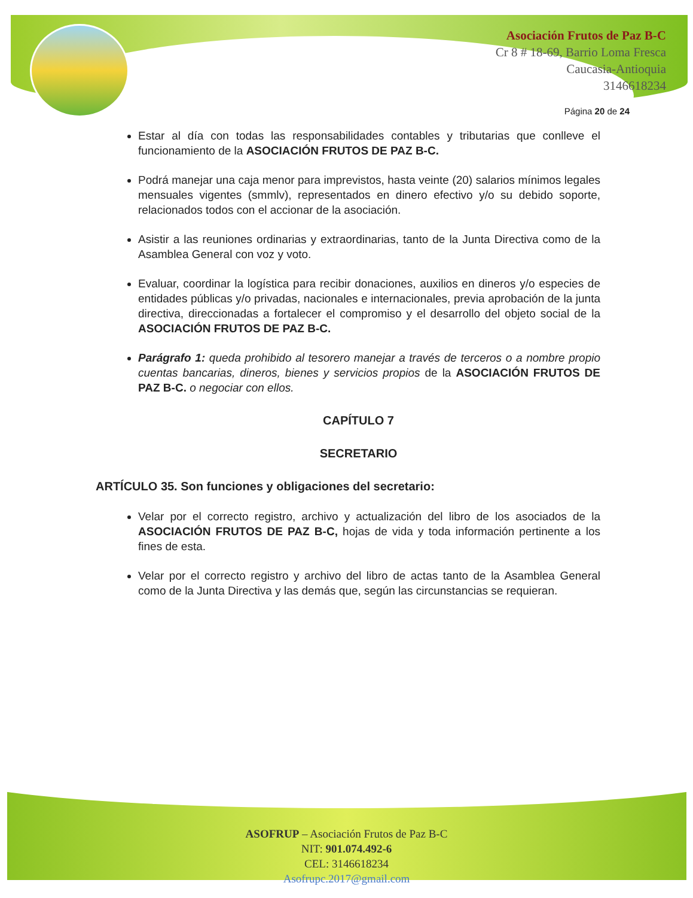Asociación Frutos de Paz B-C
Cr 8 # 18-69, Barrio Loma Fresca
Caucasia-Antioquia
3146618234
Página 20 de 24
Estar al día con todas las responsabilidades contables y tributarias que conlleve el funcionamiento de la ASOCIACIÓN FRUTOS DE PAZ B-C.
Podrá manejar una caja menor para imprevistos, hasta veinte (20) salarios mínimos legales mensuales vigentes (smmlv), representados en dinero efectivo y/o su debido soporte, relacionados todos con el accionar de la asociación.
Asistir a las reuniones ordinarias y extraordinarias, tanto de la Junta Directiva como de la Asamblea General con voz y voto.
Evaluar, coordinar la logística para recibir donaciones, auxilios en dineros y/o especies de entidades públicas y/o privadas, nacionales e internacionales, previa aprobación de la junta directiva, direccionadas a fortalecer el compromiso y el desarrollo del objeto social de la ASOCIACIÓN FRUTOS DE PAZ B-C.
Parágrafo 1: queda prohibido al tesorero manejar a través de terceros o a nombre propio cuentas bancarias, dineros, bienes y servicios propios de la ASOCIACIÓN FRUTOS DE PAZ B-C. o negociar con ellos.
CAPÍTULO 7
SECRETARIO
ARTÍCULO 35. Son funciones y obligaciones del secretario:
Velar por el correcto registro, archivo y actualización del libro de los asociados de la ASOCIACIÓN FRUTOS DE PAZ B-C, hojas de vida y toda información pertinente a los fines de esta.
Velar por el correcto registro y archivo del libro de actas tanto de la Asamblea General como de la Junta Directiva y las demás que, según las circunstancias se requieran.
ASOFRUP – Asociación Frutos de Paz B-C
NIT: 901.074.492-6
CEL: 3146618234
Asofrupc.2017@gmail.com